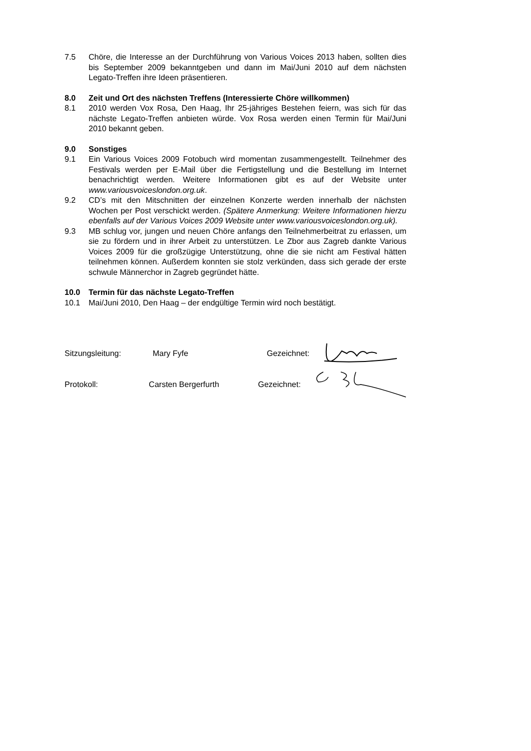7.5 Chöre, die Interesse an der Durchführung von Various Voices 2013 haben, sollten dies bis September 2009 bekanntgeben und dann im Mai/Juni 2010 auf dem nächsten Legato-Treffen ihre Ideen präsentieren.
8.0 Zeit und Ort des nächsten Treffens (Interessierte Chöre willkommen)
8.1 2010 werden Vox Rosa, Den Haag, Ihr 25-jähriges Bestehen feiern, was sich für das nächste Legato-Treffen anbieten würde. Vox Rosa werden einen Termin für Mai/Juni 2010 bekannt geben.
9.0 Sonstiges
9.1 Ein Various Voices 2009 Fotobuch wird momentan zusammengestellt. Teilnehmer des Festivals werden per E-Mail über die Fertigstellung und die Bestellung im Internet benachrichtigt werden. Weitere Informationen gibt es auf der Website unter www.variousvoiceslondon.org.uk.
9.2 CD’s mit den Mitschnitten der einzelnen Konzerte werden innerhalb der nächsten Wochen per Post verschickt werden. (Spätere Anmerkung: Weitere Informationen hierzu ebenfalls auf der Various Voices 2009 Website unter www.variousvoiceslondon.org.uk).
9.3 MB schlug vor, jungen und neuen Chöre anfangs den Teilnehmerbeitrat zu erlassen, um sie zu fördern und in ihrer Arbeit zu unterstützen. Le Zbor aus Zagreb dankte Various Voices 2009 für die großzügige Unterstützung, ohne die sie nicht am Festival hätten teilnehmen können. Außerdem konnten sie stolz verkünden, dass sich gerade der erste schwule Männerchor in Zagreb gegründet hätte.
10.0 Termin für das nächste Legato-Treffen
10.1 Mai/Juni 2010, Den Haag – der endgültige Termin wird noch bestätigt.
Sitzungsleitung: Mary Fyfe Gezeichnet:
Protokoll: Carsten Bergerfurth Gezeichnet: